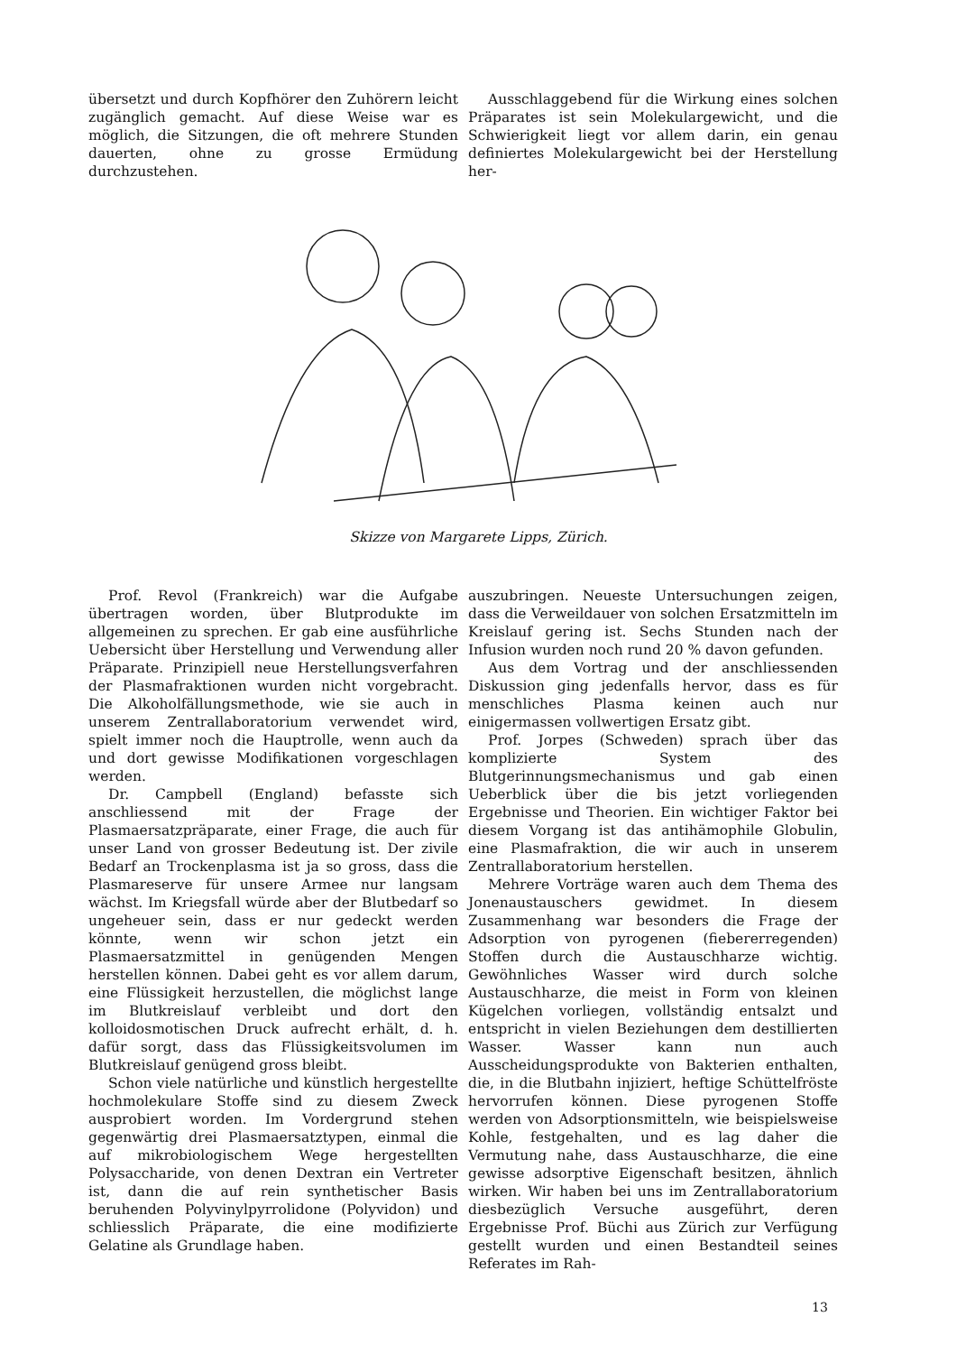übersetzt und durch Kopfhörer den Zuhörern leicht zugänglich gemacht. Auf diese Weise war es möglich, die Sitzungen, die oft mehrere Stunden dauerten, ohne zu grosse Ermüdung durchzustehen.
Ausschlaggebend für die Wirkung eines solchen Präparates ist sein Molekulargewicht, und die Schwierigkeit liegt vor allem darin, ein genau definiertes Molekulargewicht bei der Herstellung her-
Skizze von Margarete Lipps, Zürich.
Prof. Revol (Frankreich) war die Aufgabe übertragen worden, über Blutprodukte im allgemeinen zu sprechen. Er gab eine ausführliche Uebersicht über Herstellung und Verwendung aller Präparate. Prinzipiell neue Herstellungsverfahren der Plasmafraktionen wurden nicht vorgebracht. Die Alkoholfällungsmethode, wie sie auch in unserem Zentrallaboratorium verwendet wird, spielt immer noch die Hauptrolle, wenn auch da und dort gewisse Modifikationen vorgeschlagen werden.
Dr. Campbell (England) befasste sich anschliessend mit der Frage der Plasmaersatzpräparate, einer Frage, die auch für unser Land von grosser Bedeutung ist. Der zivile Bedarf an Trockenplasma ist ja so gross, dass die Plasmareserve für unsere Armee nur langsam wächst. Im Kriegsfall würde aber der Blutbedarf so ungeheuer sein, dass er nur gedeckt werden könnte, wenn wir schon jetzt ein Plasmaersatzmittel in genügenden Mengen herstellen können. Dabei geht es vor allem darum, eine Flüssigkeit herzustellen, die möglichst lange im Blutkreislauf verbleibt und dort den kolloidosmotischen Druck aufrecht erhält, d. h. dafür sorgt, dass das Flüssigkeitsvolumen im Blutkreislauf genügend gross bleibt.
Schon viele natürliche und künstlich hergestellte hochmolekulare Stoffe sind zu diesem Zweck ausprobiert worden. Im Vordergrund stehen gegenwärtig drei Plasmaersatztypen, einmal die auf mikrobiologischem Wege hergestellten Polysaccharide, von denen Dextran ein Vertreter ist, dann die auf rein synthetischer Basis beruhenden Polyvinylpyrrolidone (Polyvidon) und schliesslich Präparate, die eine modifizierte Gelatine als Grundlage haben.
auszubringen. Neueste Untersuchungen zeigen, dass die Verweildauer von solchen Ersatzmitteln im Kreislauf gering ist. Sechs Stunden nach der Infusion wurden noch rund 20 % davon gefunden.
Aus dem Vortrag und der anschliessenden Diskussion ging jedenfalls hervor, dass es für menschliches Plasma keinen auch nur einigermassen vollwertigen Ersatz gibt.
Prof. Jorpes (Schweden) sprach über das komplizierte System des Blutgerinnungsmechanismus und gab einen Ueberblick über die bis jetzt vorliegenden Ergebnisse und Theorien. Ein wichtiger Faktor bei diesem Vorgang ist das antihämophile Globulin, eine Plasmafraktion, die wir auch in unserem Zentrallaboratorium herstellen.
Mehrere Vorträge waren auch dem Thema des Jonenaustauschers gewidmet. In diesem Zusammenhang war besonders die Frage der Adsorption von pyrogenen (fiebererregenden) Stoffen durch die Austauschharze wichtig. Gewöhnliches Wasser wird durch solche Austauschharze, die meist in Form von kleinen Kügelchen vorliegen, vollständig entsalzt und entspricht in vielen Beziehungen dem destillierten Wasser. Wasser kann nun auch Ausscheidungsprodukte von Bakterien enthalten, die, in die Blutbahn injiziert, heftige Schüttelfröste hervorrufen können. Diese pyrogenen Stoffe werden von Adsorptionsmitteln, wie beispielsweise Kohle, festgehalten, und es lag daher die Vermutung nahe, dass Austauschharze, die eine gewisse adsorptive Eigenschaft besitzen, ähnlich wirken. Wir haben bei uns im Zentrallaboratorium diesbezüglich Versuche ausgeführt, deren Ergebnisse Prof. Büchi aus Zürich zur Verfügung gestellt wurden und einen Bestandteil seines Referates im Rah-
13